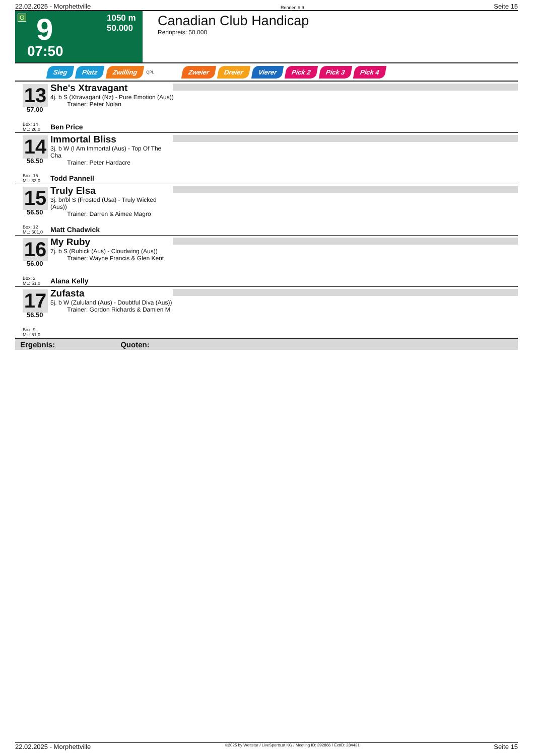22.02.2025 - Morphettville Rennen # 9 Seite 15
G 9
1050 m
50.000
07:50
Canadian Club Handicap
Rennpreis: 50.000
Sieg Platz Zwilling QPL Zweier Dreier Vierer Pick 2 Pick 3 Pick 4
13
She's Xtravagant
4j. b S (Xtravagant (Nz) - Pure Emotion (Aus))
Trainer: Peter Nolan
57.00
Box: 14
ML: 26,0
Ben Price
14
Immortal Bliss
3j. b W (I Am Immortal (Aus) - Top Of The Cha
Trainer: Peter Hardacre
56.50
Box: 15
ML: 33,0
Todd Pannell
15
Truly Elsa
3j. br/bl S (Frosted (Usa) - Truly Wicked (Aus))
Trainer: Darren & Aimee Magro
56.50
Box: 12
ML: 501,0
Matt Chadwick
16
My Ruby
7j. b S (Rubick (Aus) - Cloudwing (Aus))
Trainer: Wayne Francis & Glen Kent
56.00
Box: 2
ML: 51,0
Alana Kelly
17
Zufasta
5j. b W (Zululand (Aus) - Doubtful Diva (Aus))
Trainer: Gordon Richards & Damien M
56.50
Box: 9
ML: 51,0
Ergebnis: Quoten:
22.02.2025 - Morphettville ©2025 by Wettstar / LiveSports.at KG / Meeting ID: 392866 / ExtID: 284431 Seite 15